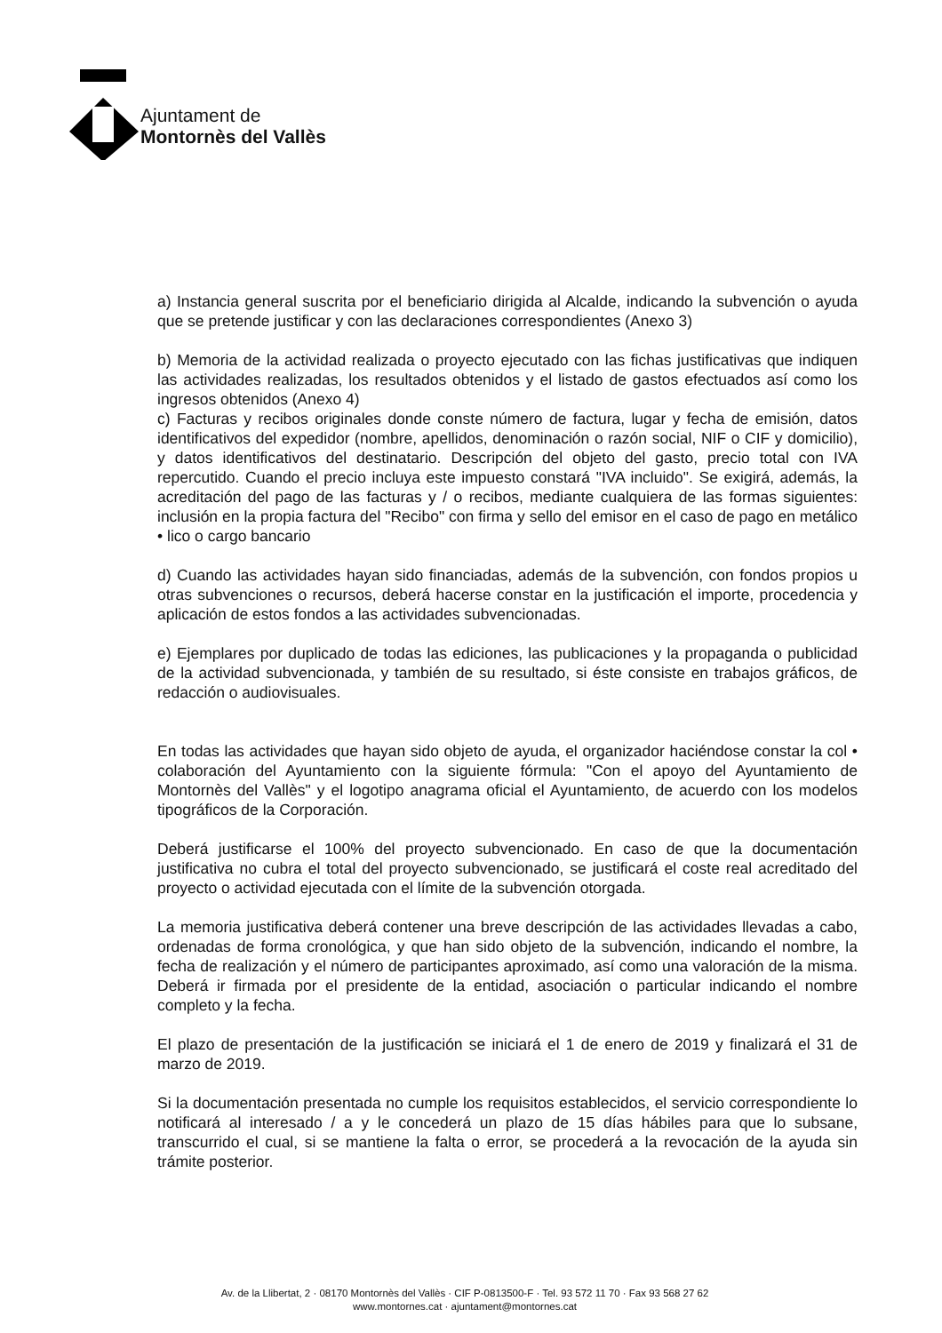Ajuntament de
Montornès del Vallès
a) Instancia general suscrita por el beneficiario dirigida al Alcalde, indicando la subvención o ayuda que se pretende justificar y con las declaraciones correspondientes (Anexo 3)
b) Memoria de la actividad realizada o proyecto ejecutado con las fichas justificativas que indiquen las actividades realizadas, los resultados obtenidos y el listado de gastos efectuados así como los ingresos obtenidos (Anexo 4)
c) Facturas y recibos originales donde conste número de factura, lugar y fecha de emisión, datos identificativos del expedidor (nombre, apellidos, denominación o razón social, NIF o CIF y domicilio), y datos identificativos del destinatario. Descripción del objeto del gasto, precio total con IVA repercutido. Cuando el precio incluya este impuesto constará "IVA incluido". Se exigirá, además, la acreditación del pago de las facturas y / o recibos, mediante cualquiera de las formas siguientes: inclusión en la propia factura del "Recibo" con firma y sello del emisor en el caso de pago en metálico • lico o cargo bancario
d) Cuando las actividades hayan sido financiadas, además de la subvención, con fondos propios u otras subvenciones o recursos, deberá hacerse constar en la justificación el importe, procedencia y aplicación de estos fondos a las actividades subvencionadas.
e) Ejemplares por duplicado de todas las ediciones, las publicaciones y la propaganda o publicidad de la actividad subvencionada, y también de su resultado, si éste consiste en trabajos gráficos, de redacción o audiovisuales.
En todas las actividades que hayan sido objeto de ayuda, el organizador haciéndose constar la col • colaboración del Ayuntamiento con la siguiente fórmula: "Con el apoyo del Ayuntamiento de Montornès del Vallès" y el logotipo anagrama oficial el Ayuntamiento, de acuerdo con los modelos tipográficos de la Corporación.
Deberá justificarse el 100% del proyecto subvencionado. En caso de que la documentación justificativa no cubra el total del proyecto subvencionado, se justificará el coste real acreditado del proyecto o actividad ejecutada con el límite de la subvención otorgada.
La memoria justificativa deberá contener una breve descripción de las actividades llevadas a cabo, ordenadas de forma cronológica, y que han sido objeto de la subvención, indicando el nombre, la fecha de realización y el número de participantes aproximado, así como una valoración de la misma. Deberá ir firmada por el presidente de la entidad, asociación o particular indicando el nombre completo y la fecha.
El plazo de presentación de la justificación se iniciará el 1 de enero de 2019 y finalizará el 31 de marzo de 2019.
Si la documentación presentada no cumple los requisitos establecidos, el servicio correspondiente lo notificará al interesado / a y le concederá un plazo de 15 días hábiles para que lo subsane, transcurrido el cual, si se mantiene la falta o error, se procederá a la revocación de la ayuda sin trámite posterior.
Av. de la Llibertat, 2 · 08170 Montornès del Vallès · CIF P-0813500-F · Tel. 93 572 11 70 · Fax 93 568 27 62
www.montornes.cat · ajuntament@montornes.cat